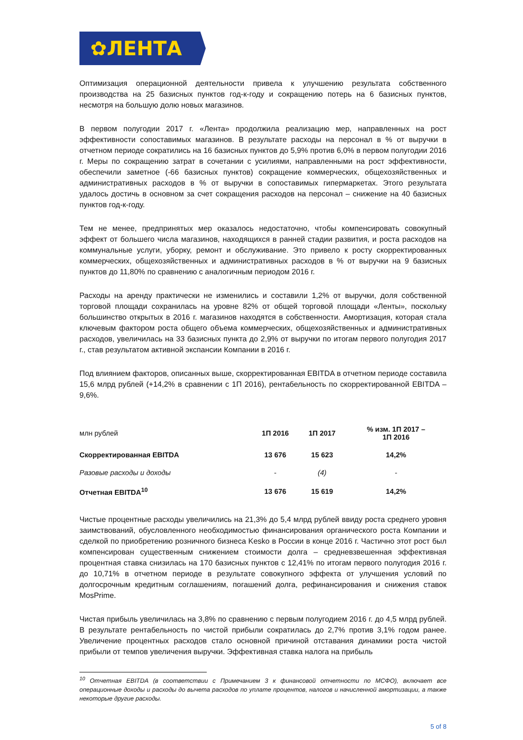✿ЛЕНТА
Оптимизация операционной деятельности привела к улучшению результата собственного производства на 25 базисных пунктов год-к-году и сокращению потерь на 6 базисных пунктов, несмотря на большую долю новых магазинов.
В первом полугодии 2017 г. «Лента» продолжила реализацию мер, направленных на рост эффективности сопоставимых магазинов. В результате расходы на персонал в % от выручки в отчетном периоде сократились на 16 базисных пунктов до 5,9% против 6,0% в первом полугодии 2016 г. Меры по сокращению затрат в сочетании с усилиями, направленными на рост эффективности, обеспечили заметное (-66 базисных пунктов) сокращение коммерческих, общехозяйственных и административных расходов в % от выручки в сопоставимых гипермаркетах. Этого результата удалось достичь в основном за счет сокращения расходов на персонал – снижение на 40 базисных пунктов год-к-году.
Тем не менее, предпринятых мер оказалось недостаточно, чтобы компенсировать совокупный эффект от большего числа магазинов, находящихся в ранней стадии развития, и роста расходов на коммунальные услуги, уборку, ремонт и обслуживание. Это привело к росту скорректированных коммерческих, общехозяйственных и административных расходов в % от выручки на 9 базисных пунктов до 11,80% по сравнению с аналогичным периодом 2016 г.
Расходы на аренду практически не изменились и составили 1,2% от выручки, доля собственной торговой площади сохранилась на уровне 82% от общей торговой площади «Ленты», поскольку большинство открытых в 2016 г. магазинов находятся в собственности. Амортизация, которая стала ключевым фактором роста общего объема коммерческих, общехозяйственных и административных расходов, увеличилась на 33 базисных пункта до 2,9% от выручки по итогам первого полугодия 2017 г., став результатом активной экспансии Компании в 2016 г.
Под влиянием факторов, описанных выше, скорректированная EBITDA в отчетном периоде составила 15,6 млрд рублей (+14,2% в сравнении с 1П 2016), рентабельность по скорректированной EBITDA – 9,6%.
| млн рублей | 1П 2016 | 1П 2017 | % изм. 1П 2017 – 1П 2016 |
| --- | --- | --- | --- |
| Скорректированная EBITDA | 13 676 | 15 623 | 14,2% |
| Разовые расходы и доходы | - | (4) | - |
| Отчетная EBITDA<sup>10</sup> | 13 676 | 15 619 | 14,2% |
Чистые процентные расходы увеличились на 21,3% до 5,4 млрд рублей ввиду роста среднего уровня заимствований, обусловленного необходимостью финансирования органического роста Компании и сделкой по приобретению розничного бизнеса Kesko в России в конце 2016 г. Частично этот рост был компенсирован существенным снижением стоимости долга – средневзвешенная эффективная процентная ставка снизилась на 170 базисных пунктов с 12,41% по итогам первого полугодия 2016 г. до 10,71% в отчетном периоде в результате совокупного эффекта от улучшения условий по долгосрочным кредитным соглашениям, погашений долга, рефинансирования и снижения ставок MosPrime.
Чистая прибыль увеличилась на 3,8% по сравнению с первым полугодием 2016 г. до 4,5 млрд рублей. В результате рентабельность по чистой прибыли сократилась до 2,7% против 3,1% годом ранее. Увеличение процентных расходов стало основной причиной отставания динамики роста чистой прибыли от темпов увеличения выручки. Эффективная ставка налога на прибыль
<sup>10</sup> Отчетная EBITDA (в соответствии с Примечанием 3 к финансовой отчетности по МСФО), включает все операционные доходы и расходы до вычета расходов по уплате процентов, налогов и начисленной амортизации, а также некоторые другие расходы.
5 of 8